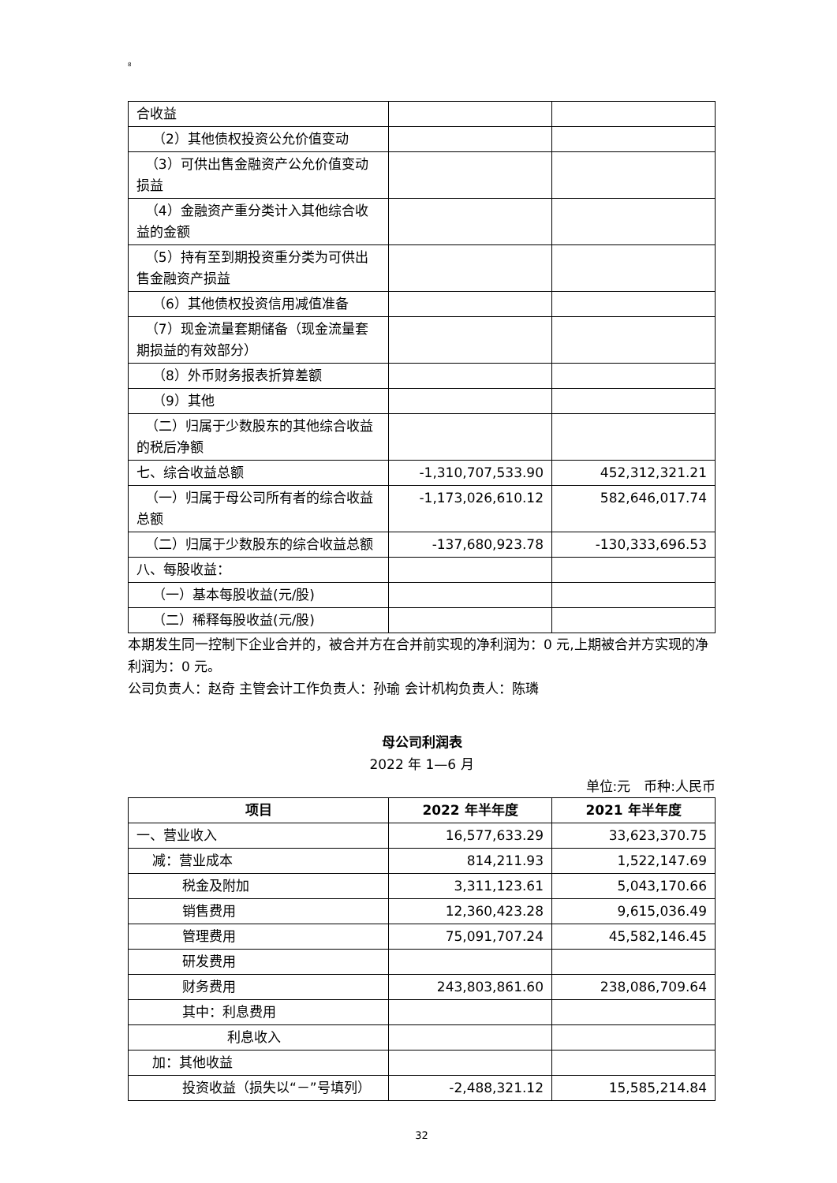8
| 合收益 | | |
| （2）其他债权投资公允价值变动 | | |
| （3）可供出售金融资产公允价值变动损益 | | |
| （4）金融资产重分类计入其他综合收益的金额 | | |
| （5）持有至到期投资重分类为可供出售金融资产损益 | | |
| （6）其他债权投资信用减值准备 | | |
| （7）现金流量套期储备（现金流量套期损益的有效部分） | | |
| （8）外币财务报表折算差额 | | |
| （9）其他 | | |
| （二）归属于少数股东的其他综合收益的税后净额 | | |
| 七、综合收益总额 | -1,310,707,533.90 | 452,312,321.21 |
| （一）归属于母公司所有者的综合收益总额 | -1,173,026,610.12 | 582,646,017.74 |
| （二）归属于少数股东的综合收益总额 | -137,680,923.78 | -130,333,696.53 |
| 八、每股收益： | | |
| （一）基本每股收益(元/股) | | |
| （二）稀释每股收益(元/股) | | |
本期发生同一控制下企业合并的，被合并方在合并前实现的净利润为：0 元,上期被合并方实现的净利润为：0 元。
公司负责人：赵奇 主管会计工作负责人：孙瑜 会计机构负责人：陈璘
母公司利润表
2022 年 1—6 月
单位:元　币种:人民币
| 项目 | 2022 年半年度 | 2021 年半年度 |
| --- | --- | --- |
| 一、营业收入 | 16,577,633.29 | 33,623,370.75 |
| 减：营业成本 | 814,211.93 | 1,522,147.69 |
| 税金及附加 | 3,311,123.61 | 5,043,170.66 |
| 销售费用 | 12,360,423.28 | 9,615,036.49 |
| 管理费用 | 75,091,707.24 | 45,582,146.45 |
| 研发费用 | | |
| 财务费用 | 243,803,861.60 | 238,086,709.64 |
| 其中：利息费用 | | |
| 利息收入 | | |
| 加：其他收益 | | |
| 投资收益（损失以“－”号填列） | -2,488,321.12 | 15,585,214.84 |
32